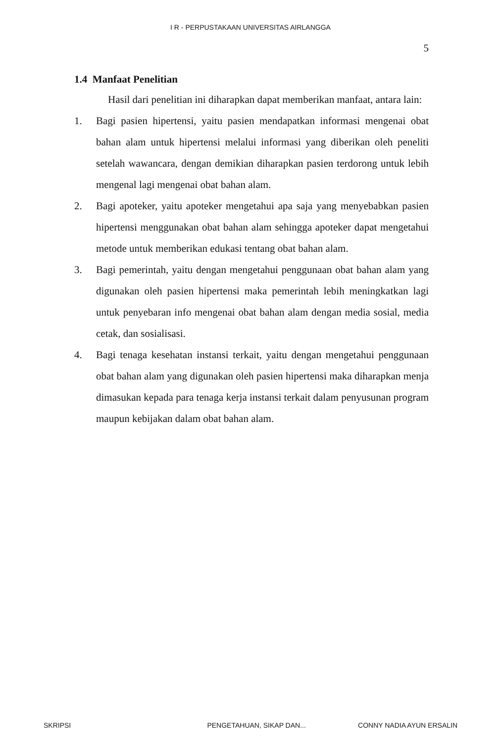I R - PERPUSTAKAAN UNIVERSITAS AIRLANGGA
5
1.4 Manfaat Penelitian
Hasil dari penelitian ini diharapkan dapat memberikan manfaat, antara lain:
1. Bagi pasien hipertensi, yaitu pasien mendapatkan informasi mengenai obat bahan alam untuk hipertensi melalui informasi yang diberikan oleh peneliti setelah wawancara, dengan demikian diharapkan pasien terdorong untuk lebih mengenal lagi mengenai obat bahan alam.
2. Bagi apoteker, yaitu apoteker mengetahui apa saja yang menyebabkan pasien hipertensi menggunakan obat bahan alam sehingga apoteker dapat mengetahui metode untuk memberikan edukasi tentang obat bahan alam.
3. Bagi pemerintah, yaitu dengan mengetahui penggunaan obat bahan alam yang digunakan oleh pasien hipertensi maka pemerintah lebih meningkatkan lagi untuk penyebaran info mengenai obat bahan alam dengan media sosial, media cetak, dan sosialisasi.
4. Bagi tenaga kesehatan instansi terkait, yaitu dengan mengetahui penggunaan obat bahan alam yang digunakan oleh pasien hipertensi maka diharapkan menja dimasukan kepada para tenaga kerja instansi terkait dalam penyusunan program maupun kebijakan dalam obat bahan alam.
SKRIPSI PENGETAHUAN, SIKAP DAN... CONNY NADIA AYUN ERSALIN